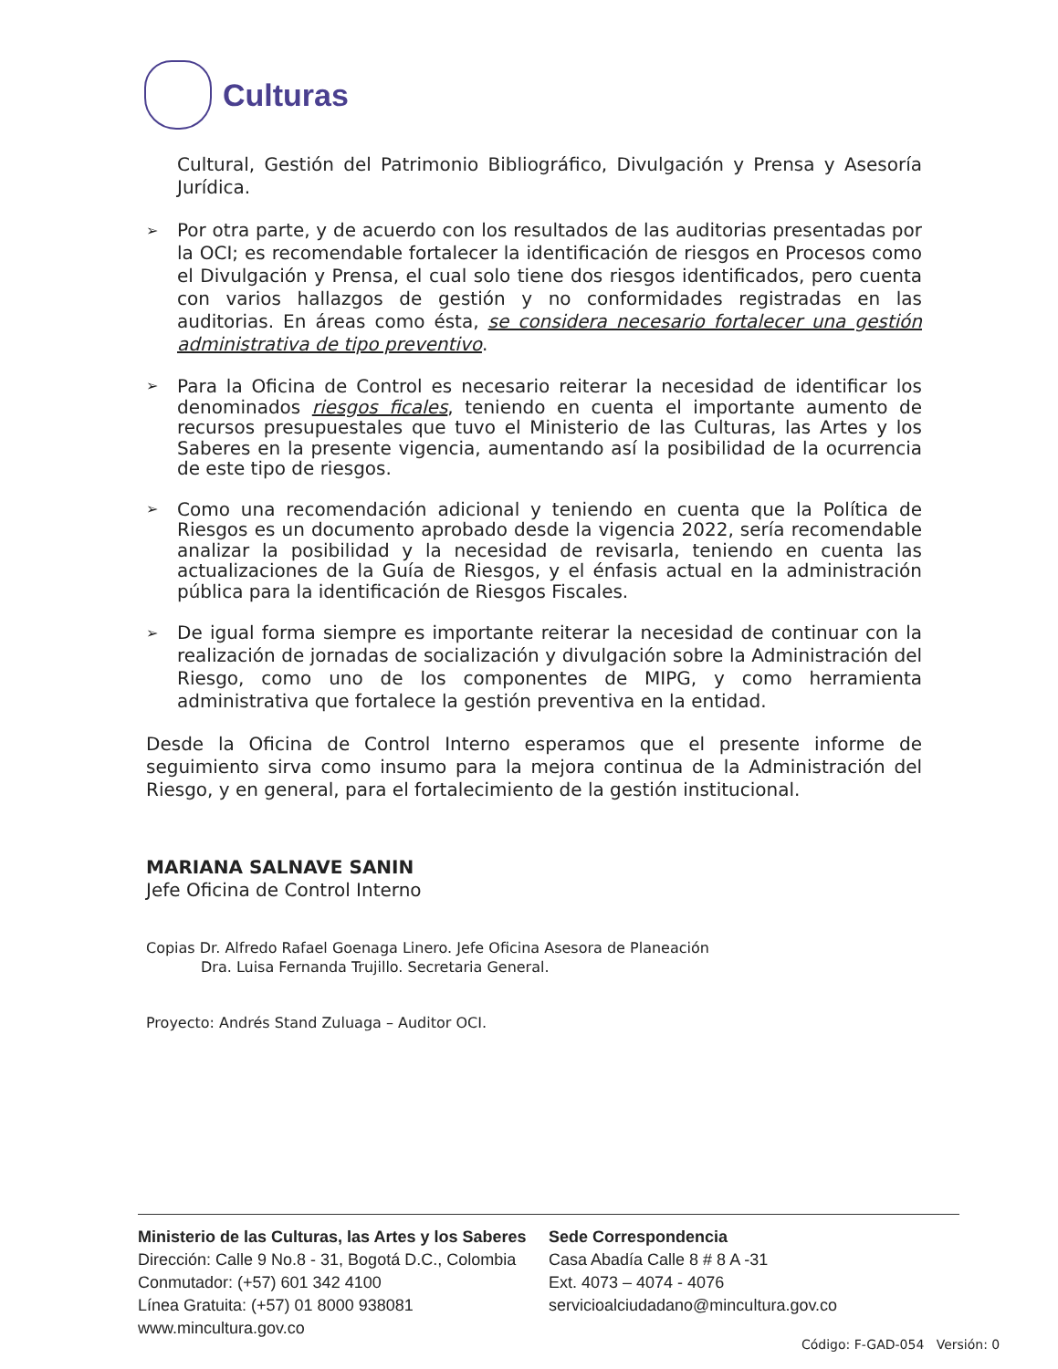Culturas
Cultural, Gestión del Patrimonio Bibliográfico, Divulgación y Prensa y Asesoría Jurídica.
➢
Por otra parte, y de acuerdo con los resultados de las auditorias presentadas por la OCI; es recomendable fortalecer la identificación de riesgos en Procesos como el Divulgación y Prensa, el cual solo tiene dos riesgos identificados, pero cuenta con varios hallazgos de gestión y no conformidades registradas en las auditorias. En áreas como ésta, se considera necesario fortalecer una gestión administrativa de tipo preventivo.
➢
Para la Oficina de Control es necesario reiterar la necesidad de identificar los denominados riesgos ficales, teniendo en cuenta el importante aumento de recursos presupuestales que tuvo el Ministerio de las Culturas, las Artes y los Saberes en la presente vigencia, aumentando así la posibilidad de la ocurrencia de este tipo de riesgos.
➢
Como una recomendación adicional y teniendo en cuenta que la Política de Riesgos es un documento aprobado desde la vigencia 2022, sería recomendable analizar la posibilidad y la necesidad de revisarla, teniendo en cuenta las actualizaciones de la Guía de Riesgos, y el énfasis actual en la administración pública para la identificación de Riesgos Fiscales.
➢
De igual forma siempre es importante reiterar la necesidad de continuar con la realización de jornadas de socialización y divulgación sobre la Administración del Riesgo, como uno de los componentes de MIPG, y como herramienta administrativa que fortalece la gestión preventiva en la entidad.
Desde la Oficina de Control Interno esperamos que el presente informe de seguimiento sirva como insumo para la mejora continua de la Administración del Riesgo, y en general, para el fortalecimiento de la gestión institucional.
MARIANA SALNAVE SANIN
Jefe Oficina de Control Interno
Copias Dr. Alfredo Rafael Goenaga Linero. Jefe Oficina Asesora de Planeación
Dra. Luisa Fernanda Trujillo. Secretaria General.
Proyecto: Andrés Stand Zuluaga – Auditor OCI.
Ministerio de las Culturas, las Artes y los Saberes
Dirección: Calle 9 No.8 - 31, Bogotá D.C., Colombia
Conmutador: (+57) 601 342 4100
Línea Gratuita: (+57) 01 8000 938081
www.mincultura.gov.co
Sede Correspondencia
Casa Abadía Calle 8 # 8 A -31
Ext. 4073 – 4074 - 4076
servicioalciudadano@mincultura.gov.co
Código: F-GAD-054 Versión: 0